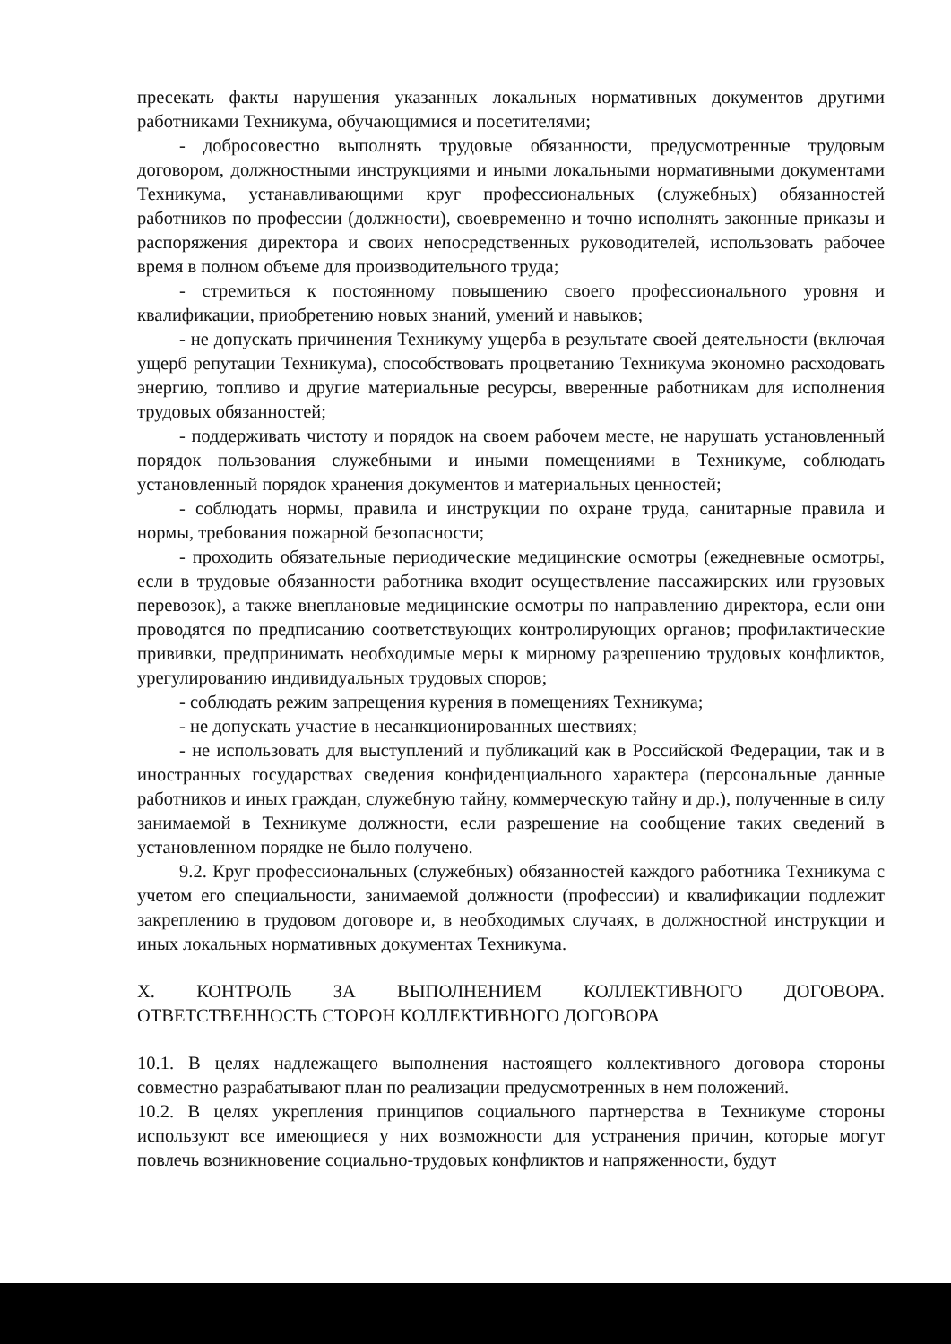пресекать факты нарушения указанных локальных нормативных документов другими работниками Техникума, обучающимися и посетителями;
- добросовестно выполнять трудовые обязанности, предусмотренные трудовым договором, должностными инструкциями и иными локальными нормативными документами Техникума, устанавливающими круг профессиональных (служебных) обязанностей работников по профессии (должности), своевременно и точно исполнять законные приказы и распоряжения директора и своих непосредственных руководителей, использовать рабочее время в полном объеме для производительного труда;
- стремиться к постоянному повышению своего профессионального уровня и квалификации, приобретению новых знаний, умений и навыков;
- не допускать причинения Техникуму ущерба в результате своей деятельности (включая ущерб репутации Техникума), способствовать процветанию Техникума экономно расходовать энергию, топливо и другие материальные ресурсы, вверенные работникам для исполнения трудовых обязанностей;
- поддерживать чистоту и порядок на своем рабочем месте, не нарушать установленный порядок пользования служебными и иными помещениями в Техникуме, соблюдать установленный порядок хранения документов и материальных ценностей;
- соблюдать нормы, правила и инструкции по охране труда, санитарные правила и нормы, требования пожарной безопасности;
- проходить обязательные периодические медицинские осмотры (ежедневные осмотры, если в трудовые обязанности работника входит осуществление пассажирских или грузовых перевозок), а также внеплановые медицинские осмотры по направлению директора, если они проводятся по предписанию соответствующих контролирующих органов; профилактические прививки, предпринимать необходимые меры к мирному разрешению трудовых конфликтов, урегулированию индивидуальных трудовых споров;
- соблюдать режим запрещения курения в помещениях Техникума;
- не допускать участие в несанкционированных шествиях;
- не использовать для выступлений и публикаций как в Российской Федерации, так и в иностранных государствах сведения конфиденциального характера (персональные данные работников и иных граждан, служебную тайну, коммерческую тайну и др.), полученные в силу занимаемой в Техникуме должности, если разрешение на сообщение таких сведений в установленном порядке не было получено.
9.2. Круг профессиональных (служебных) обязанностей каждого работника Техникума с учетом его специальности, занимаемой должности (профессии) и квалификации подлежит закреплению в трудовом договоре и, в необходимых случаях, в должностной инструкции и иных локальных нормативных документах Техникума.
X. КОНТРОЛЬ ЗА ВЫПОЛНЕНИЕМ КОЛЛЕКТИВНОГО ДОГОВОРА. ОТВЕТСТВЕННОСТЬ СТОРОН КОЛЛЕКТИВНОГО ДОГОВОРА
10.1. В целях надлежащего выполнения настоящего коллективного договора стороны совместно разрабатывают план по реализации предусмотренных в нем положений.
10.2. В целях укрепления принципов социального партнерства в Техникуме стороны используют все имеющиеся у них возможности для устранения причин, которые могут повлечь возникновение социально-трудовых конфликтов и напряженности, будут